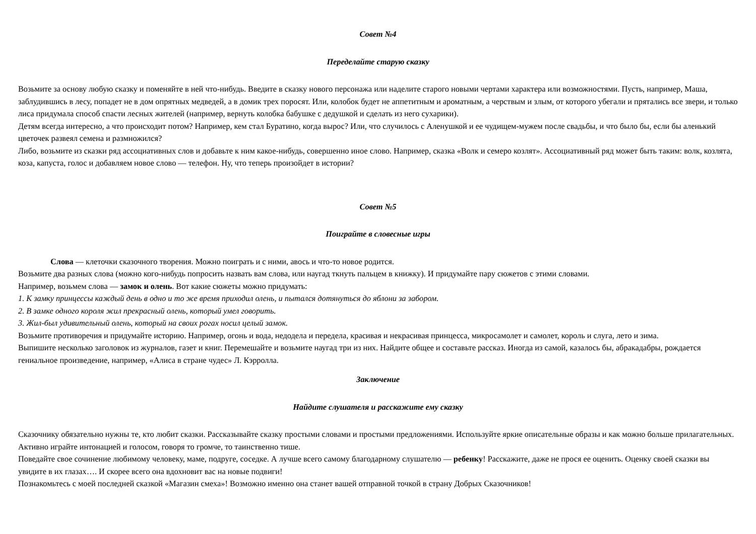Совет №4
Переделайте старую сказку
Возьмите за основу любую сказку и поменяйте в ней что-нибудь. Введите в сказку нового персонажа или наделите старого новыми чертами характера или возможностями. Пусть, например, Маша, заблудившись в лесу, попадет не в дом опрятных медведей, а в домик трех поросят. Или, колобок будет не аппетитным и ароматным, а черствым и злым, от которого убегали и прятались все звери, и только лиса придумала способ спасти лесных жителей (например, вернуть колобка бабушке с дедушкой и сделать из него сухарики).
Детям всегда интересно, а что происходит потом? Например, кем стал Буратино, когда вырос? Или, что случилось с Аленушкой и ее чудищем-мужем после свадьбы, и что было бы, если бы аленький цветочек развеял семена и размножился?
Либо, возьмите из сказки ряд ассоциативных слов и добавьте к ним какое-нибудь, совершенно иное слово. Например, сказка «Волк и семеро козлят». Ассоциативный ряд может быть таким: волк, козлята, коза, капуста, голос и добавляем новое слово — телефон. Ну, что теперь произойдет в истории?
Совет №5
Поиграйте в словесные игры
Слова — клеточки сказочного творения. Можно поиграть и с ними, авось и что-то новое родится.
Возьмите два разных слова (можно кого-нибудь попросить назвать вам слова, или наугад ткнуть пальцем в книжку). И придумайте пару сюжетов с этими словами.
Например, возьмем слова — замок и олень. Вот какие сюжеты можно придумать:
1. К замку принцессы каждый день в одно и то же время приходил олень, и пытался дотянуться до яблони за забором.
2. В замке одного короля жил прекрасный олень, который умел говорить.
3. Жил-был удивительный олень, который на своих рогах носил целый замок.
Возьмите противоречия и придумайте историю. Например, огонь и вода, недодела и передела, красивая и некрасивая принцесса, микросамолет и самолет, король и слуга, лето и зима.
Выпишите несколько заголовок из журналов, газет и книг. Перемешайте и возьмите наугад три из них. Найдите общее и составьте рассказ. Иногда из самой, казалось бы, абракадабры, рождается гениальное произведение, например, «Алиса в стране чудес» Л. Кэрролла.
Заключение
Найдите слушателя и расскажите ему сказку
Сказочнику обязательно нужны те, кто любит сказки. Рассказывайте сказку простыми словами и простыми предложениями. Используйте яркие описательные образы и как можно больше прилагательных. Активно играйте интонацией и голосом, говоря то громче, то таинственно тише.
Поведайте свое сочинение любимому человеку, маме, подруге, соседке. А лучше всего самому благодарному слушателю — ребенку! Расскажите, даже не прося ее оценить. Оценку своей сказки вы увидите в их глазах…. И скорее всего она вдохновит вас на новые подвиги!
Познакомьтесь с моей последней сказкой «Магазин смеха»! Возможно именно она станет вашей отправной точкой в страну Добрых Сказочников!